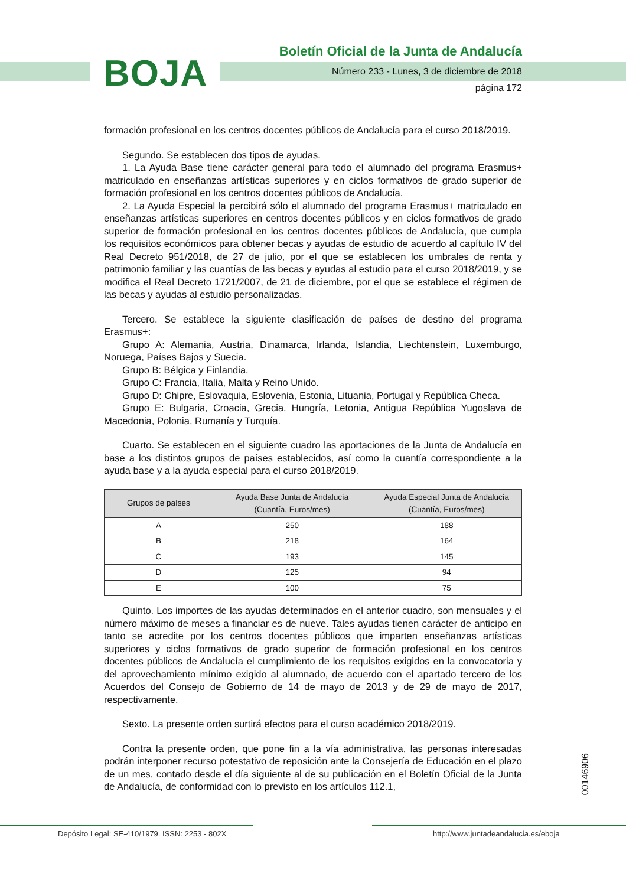BOJA
Boletín Oficial de la Junta de Andalucía
Número 233 - Lunes, 3 de diciembre de 2018
página 172
formación profesional en los centros docentes públicos de Andalucía para el curso 2018/2019.
Segundo. Se establecen dos tipos de ayudas.
1. La Ayuda Base tiene carácter general para todo el alumnado del programa Erasmus+ matriculado en enseñanzas artísticas superiores y en ciclos formativos de grado superior de formación profesional en los centros docentes públicos de Andalucía.
2. La Ayuda Especial la percibirá sólo el alumnado del programa Erasmus+ matriculado en enseñanzas artísticas superiores en centros docentes públicos y en ciclos formativos de grado superior de formación profesional en los centros docentes públicos de Andalucía, que cumpla los requisitos económicos para obtener becas y ayudas de estudio de acuerdo al capítulo IV del Real Decreto 951/2018, de 27 de julio, por el que se establecen los umbrales de renta y patrimonio familiar y las cuantías de las becas y ayudas al estudio para el curso 2018/2019, y se modifica el Real Decreto 1721/2007, de 21 de diciembre, por el que se establece el régimen de las becas y ayudas al estudio personalizadas.
Tercero. Se establece la siguiente clasificación de países de destino del programa Erasmus+:
Grupo A: Alemania, Austria, Dinamarca, Irlanda, Islandia, Liechtenstein, Luxemburgo, Noruega, Países Bajos y Suecia.
Grupo B: Bélgica y Finlandia.
Grupo C: Francia, Italia, Malta y Reino Unido.
Grupo D: Chipre, Eslovaquia, Eslovenia, Estonia, Lituania, Portugal y República Checa.
Grupo E: Bulgaria, Croacia, Grecia, Hungría, Letonia, Antigua República Yugoslava de Macedonia, Polonia, Rumanía y Turquía.
Cuarto. Se establecen en el siguiente cuadro las aportaciones de la Junta de Andalucía en base a los distintos grupos de países establecidos, así como la cuantía correspondiente a la ayuda base y a la ayuda especial para el curso 2018/2019.
| Grupos de países | Ayuda Base Junta de Andalucía (Cuantía, Euros/mes) | Ayuda Especial Junta de Andalucía (Cuantía, Euros/mes) |
| --- | --- | --- |
| A | 250 | 188 |
| B | 218 | 164 |
| C | 193 | 145 |
| D | 125 | 94 |
| E | 100 | 75 |
Quinto. Los importes de las ayudas determinados en el anterior cuadro, son mensuales y el número máximo de meses a financiar es de nueve. Tales ayudas tienen carácter de anticipo en tanto se acredite por los centros docentes públicos que imparten enseñanzas artísticas superiores y ciclos formativos de grado superior de formación profesional en los centros docentes públicos de Andalucía el cumplimiento de los requisitos exigidos en la convocatoria y del aprovechamiento mínimo exigido al alumnado, de acuerdo con el apartado tercero de los Acuerdos del Consejo de Gobierno de 14 de mayo de 2013 y de 29 de mayo de 2017, respectivamente.
Sexto. La presente orden surtirá efectos para el curso académico 2018/2019.
Contra la presente orden, que pone fin a la vía administrativa, las personas interesadas podrán interponer recurso potestativo de reposición ante la Consejería de Educación en el plazo de un mes, contado desde el día siguiente al de su publicación en el Boletín Oficial de la Junta de Andalucía, de conformidad con lo previsto en los artículos 112.1,
00146906
Depósito Legal: SE-410/1979. ISSN: 2253 - 802X http://www.juntadeandalucia.es/eboja